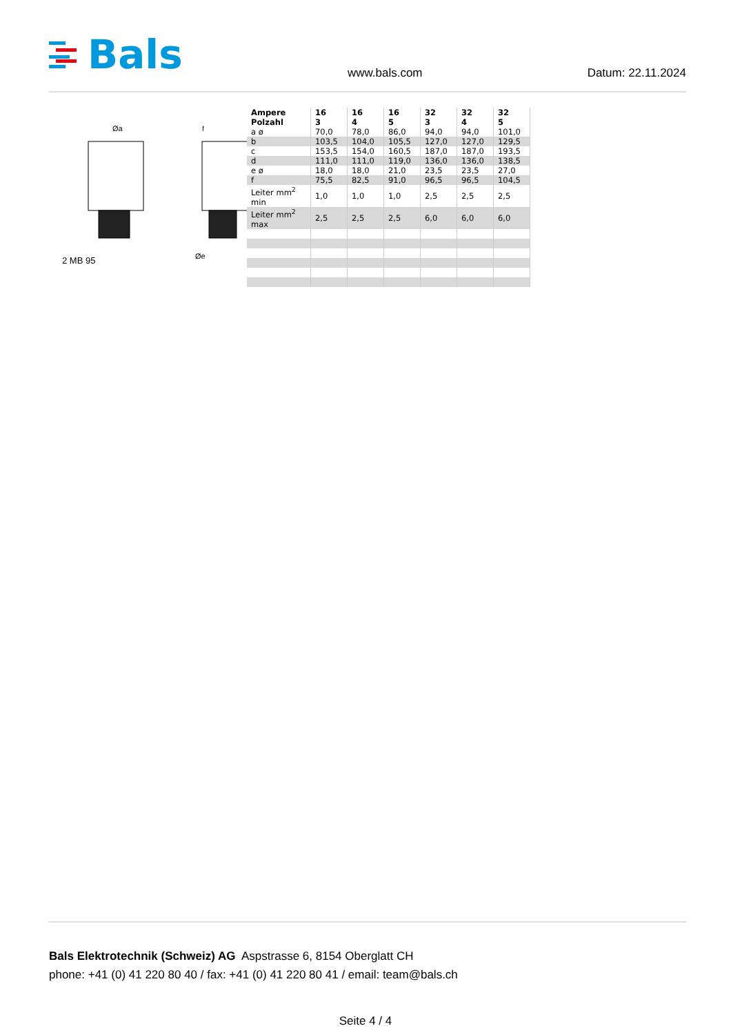Bals
www.bals.com
Datum: 22.11.2024
Øa
f
Øe
2 MB 95
| Ampere Polzahl | 16 3 | 16 4 | 16 5 | 32 3 | 32 4 | 32 5 |
| --- | --- | --- | --- | --- | --- | --- |
| a ø | 70,0 | 78,0 | 86,0 | 94,0 | 94,0 | 101,0 |
| b | 103,5 | 104,0 | 105,5 | 127,0 | 127,0 | 129,5 |
| c | 153,5 | 154,0 | 160,5 | 187,0 | 187,0 | 193,5 |
| d | 111,0 | 111,0 | 119,0 | 136,0 | 136,0 | 138,5 |
| e ø | 18,0 | 18,0 | 21,0 | 23,5 | 23,5 | 27,0 |
| f | 75,5 | 82,5 | 91,0 | 96,5 | 96,5 | 104,5 |
| Leiter mm<sup>2</sup> min | 1,0 | 1,0 | 1,0 | 2,5 | 2,5 | 2,5 |
| Leiter mm<sup>2</sup> max | 2,5 | 2,5 | 2,5 | 6,0 | 6,0 | 6,0 |
Bals Elektrotechnik (Schweiz) AG Aspstrasse 6, 8154 Oberglatt CH
phone: +41 (0) 41 220 80 40 / fax: +41 (0) 41 220 80 41 / email: team@bals.ch
Seite 4 / 4